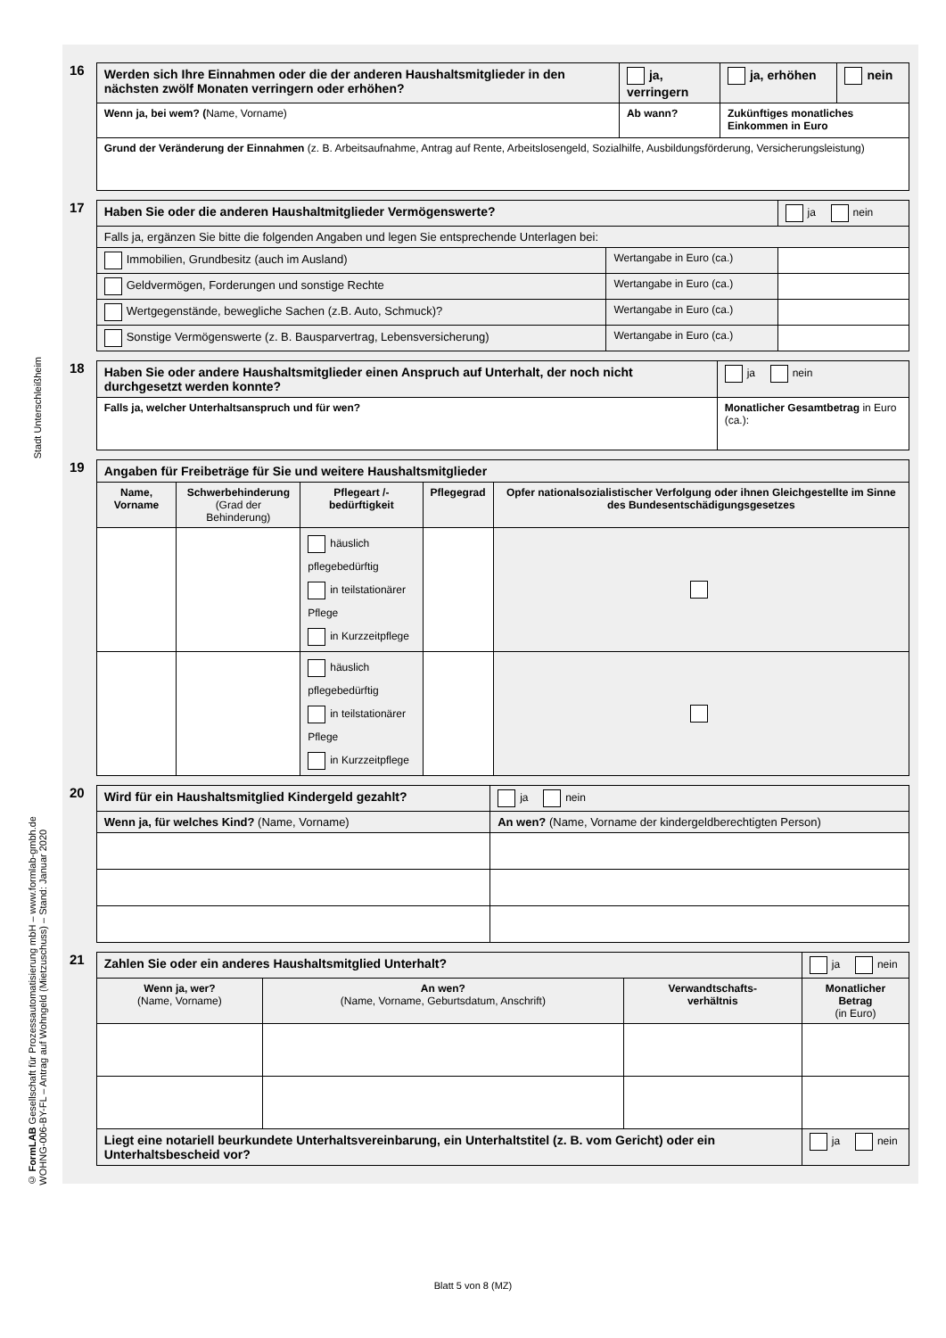Stadt Unterschleißheim
© FormLAB Gesellschaft für Prozessautomatisierung mbH – www.formlab-gmbh.de
WOHNG-006-BY-FL – Antrag auf Wohngeld (Mietzuschuss) – Stand: Januar 2020
16
| Werden sich Ihre Einnahmen oder die der anderen Haushaltsmitglieder in den nächsten zwölf Monaten verringern oder erhöhen? | | ja, verringern | ja, erhöhen | nein |
| Wenn ja, bei wem? ( Name, Vorname) | Ab wann? | | Zukünftiges monatliches Einkommen in Euro | |
| Grund der Veränderung der Einnahmen (z. B. Arbeitsaufnahme, Antrag auf Rente, Arbeitslosengeld, Sozialhilfe, Ausbildungsförderung, Versicherungsleistung) | | | | |
17
| Haben Sie oder die anderen Haushaltmitglieder Vermögenswerte? | | ja nein |
| Falls ja, ergänzen Sie bitte die folgenden Angaben und legen Sie entsprechende Unterlagen bei: | | |
| Immobilien, Grundbesitz (auch im Ausland) | Wertangabe in Euro (ca.) | |
| Geldvermögen, Forderungen und sonstige Rechte | Wertangabe in Euro (ca.) | |
| Wertgegenstände, bewegliche Sachen (z.B. Auto, Schmuck)? | Wertangabe in Euro (ca.) | |
| Sonstige Vermögenswerte (z. B. Bausparvertrag, Lebensversicherung) | Wertangabe in Euro (ca.) | |
18
| Haben Sie oder andere Haushaltsmitglieder einen Anspruch auf Unterhalt, der noch nicht durchgesetzt werden konnte? | | ja nein |
| Falls ja, welcher Unterhaltsanspruch und für wen? | Monatlicher Gesamtbetrag in Euro (ca.): | |
19
| Angaben für Freibeträge für Sie und weitere Haushaltsmitglieder | | | | |
| Name, Vorname | Schwerbehinderung (Grad der Behinderung) | Pflegeart /-bedürftigkeit | Pflegegrad | Opfer nationalsozialistischer Verfolgung oder ihnen Gleichgestellte im Sinne des Bundesentschädigungsgesetzes |
| | | häuslich pflegebedürftig in teilstationärer Pflege in Kurzzeitpflege | | |
| | | häuslich pflegebedürftig in teilstationärer Pflege in Kurzzeitpflege | | |
20
| Wird für ein Haushaltsmitglied Kindergeld gezahlt? | | ja nein |
| Wenn ja, für welches Kind? (Name, Vorname) | An wen? (Name, Vorname der kindergeldberechtigten Person) | |
21
| Zahlen Sie oder ein anderes Haushaltsmitglied Unterhalt? | | | ja nein |
| Wenn ja, wer? (Name, Vorname) | An wen? (Name, Vorname, Geburtsdatum, Anschrift) | Verwandtschafts- verhältnis | Monatlicher Betrag (in Euro) |
| Liegt eine notariell beurkundete Unterhaltsvereinbarung, ein Unterhaltstitel (z. B. vom Gericht) oder ein Unterhaltsbescheid vor? | | | ja nein |
Blatt 5 von 8 (MZ)